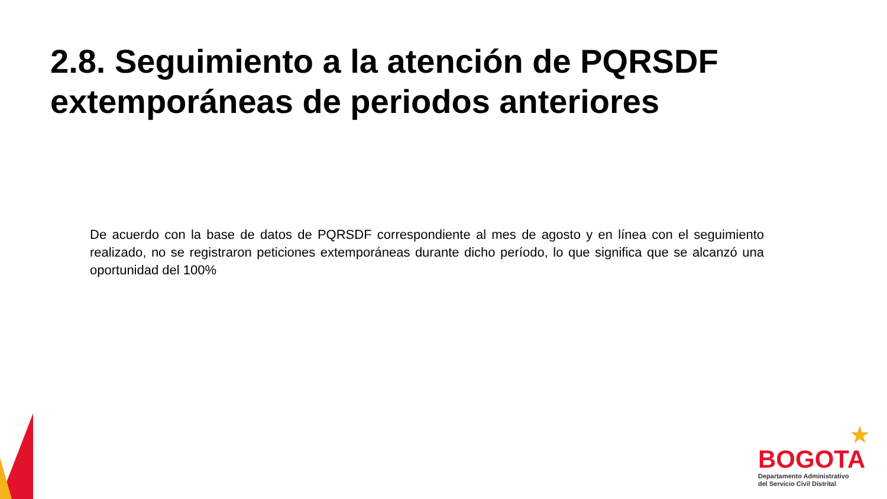2.8. Seguimiento a la atención de PQRSDF
extemporáneas de periodos anteriores
De acuerdo con la base de datos de PQRSDF correspondiente al mes de agosto y en línea con el seguimiento realizado, no se registraron peticiones extemporáneas durante dicho período, lo que significa que se alcanzó una oportunidad del 100%
★
BOGOTA
Departamento Administrativo
del Servicio Civil Distrital